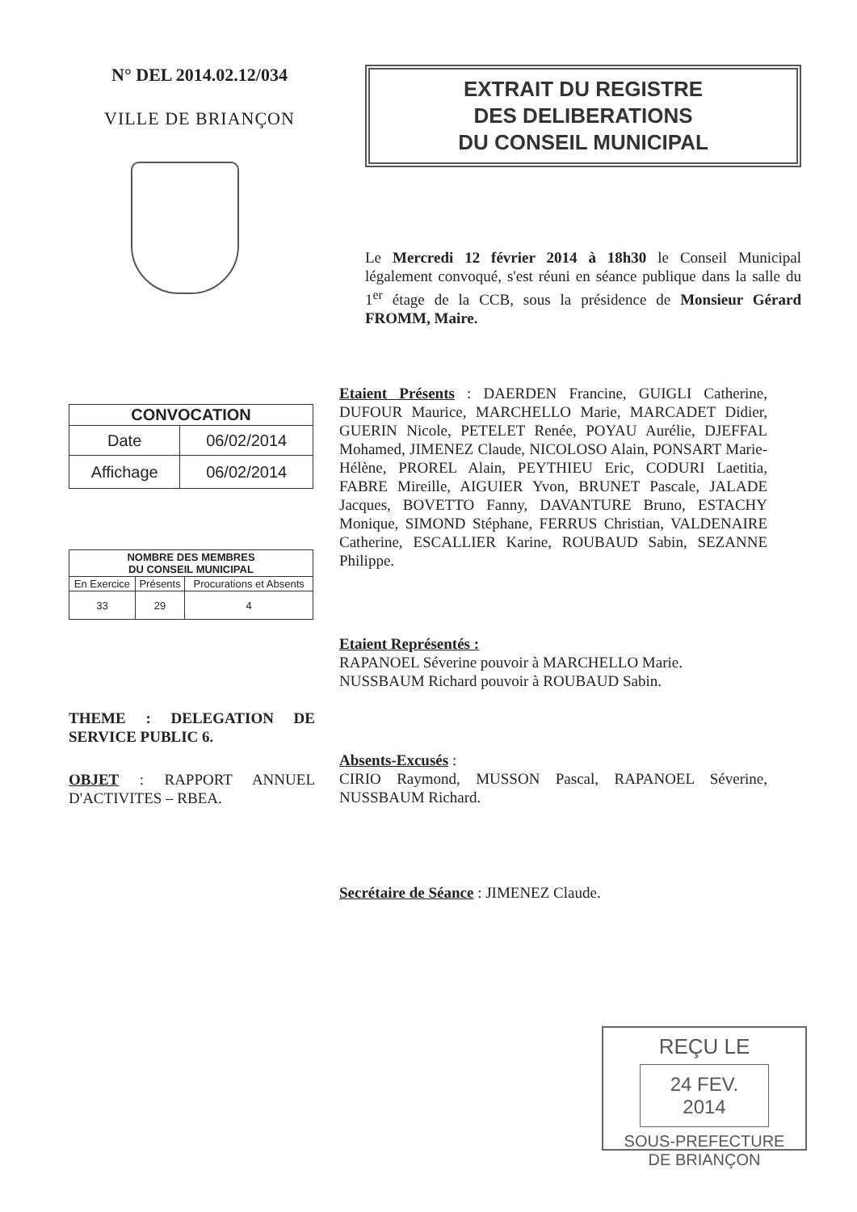N° DEL 2014.02.12/034
VILLE DE BRIANÇON
EXTRAIT DU REGISTRE
DES DELIBERATIONS
DU CONSEIL MUNICIPAL
Le Mercredi 12 février 2014 à 18h30 le Conseil Municipal légalement convoqué, s'est réuni en séance publique dans la salle du 1<sup>er</sup> étage de la CCB, sous la présidence de Monsieur Gérard FROMM, Maire.
| CONVOCATION | |
| --- | --- |
| Date | 06/02/2014 |
| Affichage | 06/02/2014 |
| NOMBRE DES MEMBRES DU CONSEIL MUNICIPAL | | |
| --- | --- | --- |
| En Exercice | Présents | Procurations et Absents |
| 33 | 29 | 4 |
THEME : DELEGATION DE SERVICE PUBLIC 6.
OBJET : RAPPORT ANNUEL D'ACTIVITES – RBEA.
Etaient Présents : DAERDEN Francine, GUIGLI Catherine, DUFOUR Maurice, MARCHELLO Marie, MARCADET Didier, GUERIN Nicole, PETELET Renée, POYAU Aurélie, DJEFFAL Mohamed, JIMENEZ Claude, NICOLOSO Alain, PONSART Marie-Hélène, PROREL Alain, PEYTHIEU Eric, CODURI Laetitia, FABRE Mireille, AIGUIER Yvon, BRUNET Pascale, JALADE Jacques, BOVETTO Fanny, DAVANTURE Bruno, ESTACHY Monique, SIMOND Stéphane, FERRUS Christian, VALDENAIRE Catherine, ESCALLIER Karine, ROUBAUD Sabin, SEZANNE Philippe.
Etaient Représentés :
RAPANOEL Séverine pouvoir à MARCHELLO Marie.
NUSSBAUM Richard pouvoir à ROUBAUD Sabin.
Absents-Excusés :
CIRIO Raymond, MUSSON Pascal, RAPANOEL Séverine, NUSSBAUM Richard.
Secrétaire de Séance : JIMENEZ Claude.
REÇU LE
24 FEV. 2014
SOUS-PREFECTURE
DE BRIANÇON